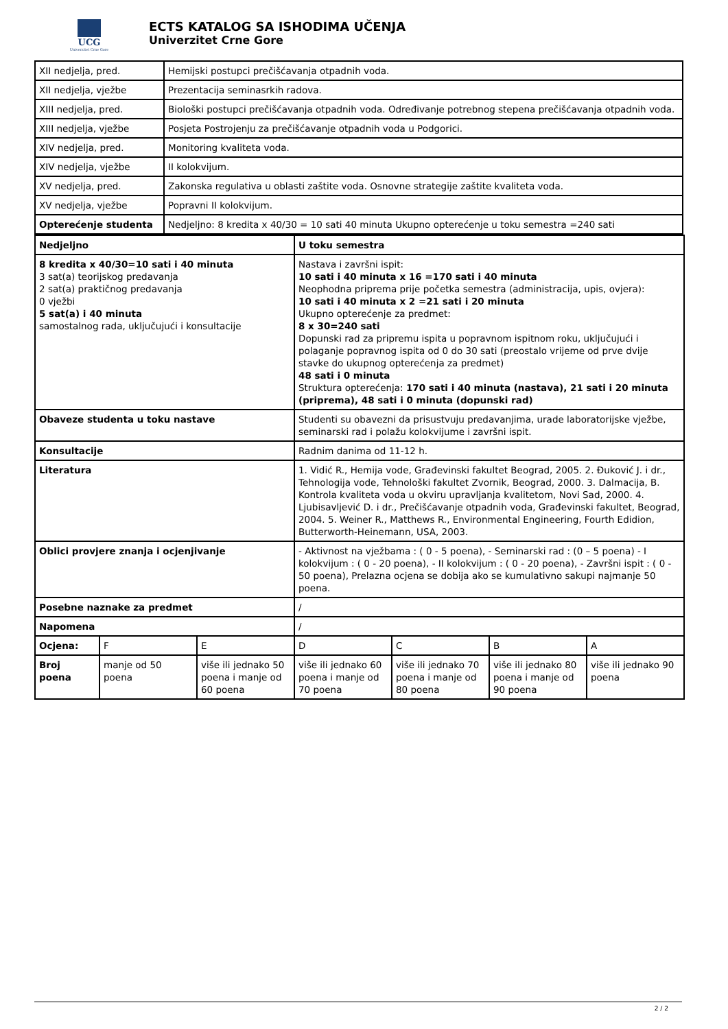UCG
Univerzitet Crne Gore
ECTS KATALOG SA ISHODIMA UČENJA
Univerzitet Crne Gore
| XII nedjelja, pred. | Hemijski postupci prečišćavanja otpadnih voda. |
| XII nedjelja, vježbe | Prezentacija seminasrkih radova. |
| XIII nedjelja, pred. | Biološki postupci prečišćavanja otpadnih voda. Određivanje potrebnog stepena prečišćavanja otpadnih voda. |
| XIII nedjelja, vježbe | Posjeta Postrojenju za prečišćavanje otpadnih voda u Podgorici. |
| XIV nedjelja, pred. | Monitoring kvaliteta voda. |
| XIV nedjelja, vježbe | II kolokvijum. |
| XV nedjelja, pred. | Zakonska regulativa u oblasti zaštite voda. Osnovne strategije zaštite kvaliteta voda. |
| XV nedjelja, vježbe | Popravni II kolokvijum. |
| Opterećenje studenta | Nedjeljno: 8 kredita x 40/30 = 10 sati 40 minuta Ukupno opterećenje u toku semestra =240 sati |
| Nedjeljno | | | U toku semestra | | | |
| 8 kredita x 40/30=10 sati i 40 minuta 3 sat(a) teorijskog predavanja 2 sat(a) praktičnog predavanja 0 vježbi 5 sat(a) i 40 minuta samostalnog rada, uključujući i konsultacije | | | Nastava i završni ispit: 10 sati i 40 minuta x 16 =170 sati i 40 minuta Neophodna priprema prije početka semestra (administracija, upis, ovjera): 10 sati i 40 minuta x 2 =21 sati i 20 minuta Ukupno opterećenje za predmet: 8 x 30=240 sati Dopunski rad za pripremu ispita u popravnom ispitnom roku, uključujući i polaganje popravnog ispita od 0 do 30 sati (preostalo vrijeme od prve dvije stavke do ukupnog opterećenja za predmet) 48 sati i 0 minuta Struktura opterećenja: 170 sati i 40 minuta (nastava), 21 sati i 20 minuta (priprema), 48 sati i 0 minuta (dopunski rad) | | | |
| Obaveze studenta u toku nastave | | | Studenti su obavezni da prisustvuju predavanjima, urade laboratorijske vježbe, seminarski rad i polažu kolokvijume i završni ispit. | | | |
| Konsultacije | | | Radnim danima od 11-12 h. | | | |
| Literatura | | | 1. Vidić R., Hemija vode, Građevinski fakultet Beograd, 2005. 2. Đuković J. i dr., Tehnologija vode, Tehnološki fakultet Zvornik, Beograd, 2000. 3. Dalmacija, B. Kontrola kvaliteta voda u okviru upravljanja kvalitetom, Novi Sad, 2000. 4. Ljubisavljević D. i dr., Prečišćavanje otpadnih voda, Građevinski fakultet, Beograd, 2004. 5. Weiner R., Matthews R., Environmental Engineering, Fourth Edidion, Butterworth-Heinemann, USA, 2003. | | | |
| Oblici provjere znanja i ocjenjivanje | | | - Aktivnost na vježbama : ( 0 - 5 poena), - Seminarski rad : (0 – 5 poena) - I kolokvijum : ( 0 - 20 poena), - II kolokvijum : ( 0 - 20 poena), - Završni ispit : ( 0 - 50 poena), Prelazna ocjena se dobija ako se kumulativno sakupi najmanje 50 poena. | | | |
| Posebne naznake za predmet | | | / | | | |
| Napomena | | | / | | | |
| Ocjena: | F | E | D | C | B | A |
| Broj poena | manje od 50 poena | više ili jednako 50 poena i manje od 60 poena | više ili jednako 60 poena i manje od 70 poena | više ili jednako 70 poena i manje od 80 poena | više ili jednako 80 poena i manje od 90 poena | više ili jednako 90 poena |
2 / 2